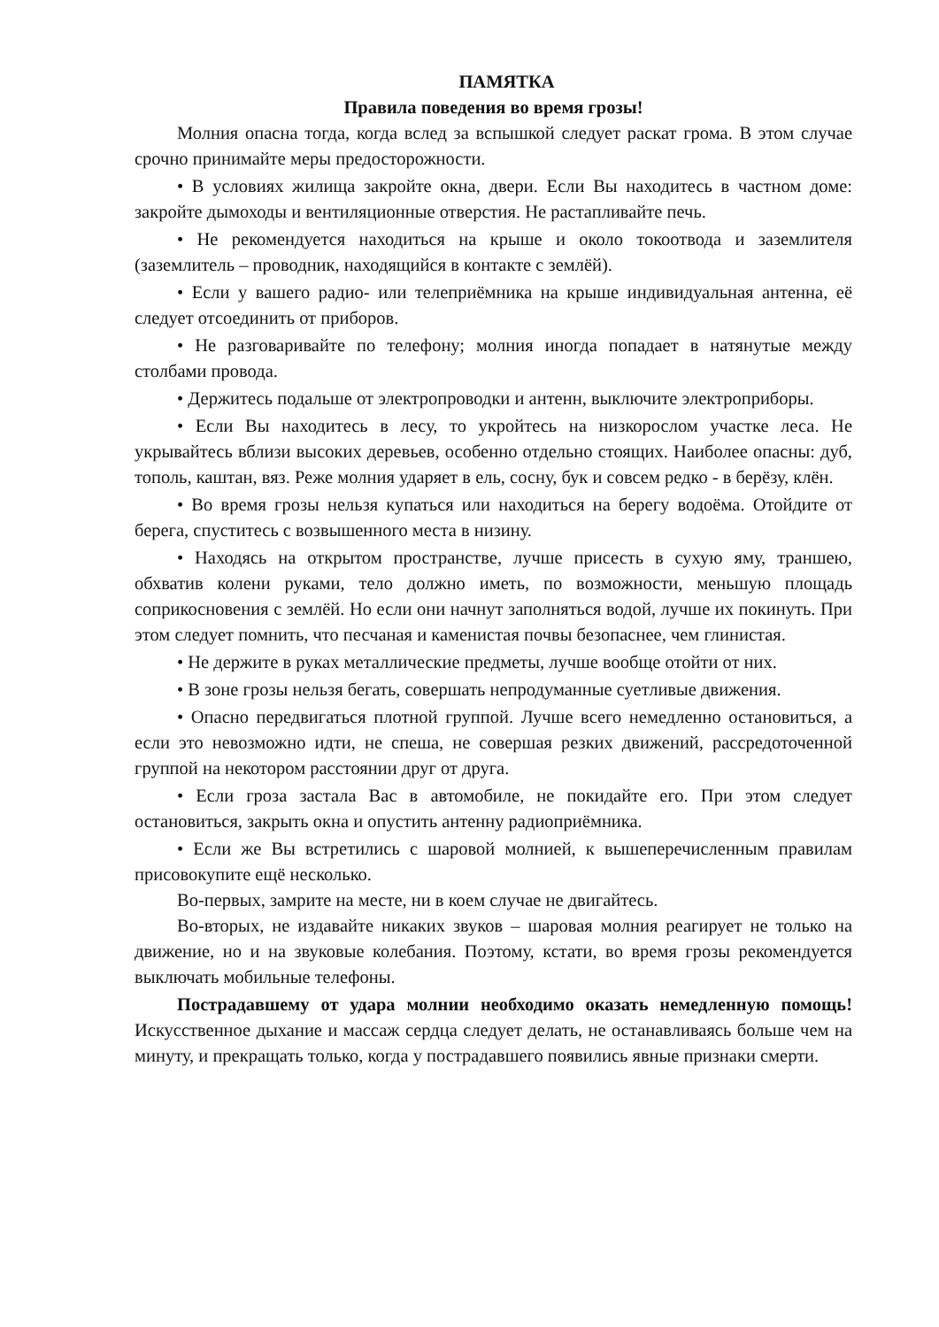ПАМЯТКА
Правила поведения во время грозы!
Молния опасна тогда, когда вслед за вспышкой следует раскат грома. В этом случае срочно принимайте меры предосторожности.
• В условиях жилища закройте окна, двери. Если Вы находитесь в частном доме: закройте дымоходы и вентиляционные отверстия. Не растапливайте печь.
• Не рекомендуется находиться на крыше и около токоотвода и заземлителя (заземлитель – проводник, находящийся в контакте с землёй).
• Если у вашего радио- или телеприёмника на крыше индивидуальная антенна, её следует отсоединить от приборов.
• Не разговаривайте по телефону; молния иногда попадает в натянутые между столбами провода.
• Держитесь подальше от электропроводки и антенн, выключите электроприборы.
• Если Вы находитесь в лесу, то укройтесь на низкорослом участке леса. Не укрывайтесь вблизи высоких деревьев, особенно отдельно стоящих. Наиболее опасны: дуб, тополь, каштан, вяз. Реже молния ударяет в ель, сосну, бук и совсем редко - в берёзу, клён.
• Во время грозы нельзя купаться или находиться на берегу водоёма. Отойдите от берега, спуститесь с возвышенного места в низину.
• Находясь на открытом пространстве, лучше присесть в сухую яму, траншею, обхватив колени руками, тело должно иметь, по возможности, меньшую площадь соприкосновения с землёй. Но если они начнут заполняться водой, лучше их покинуть. При этом следует помнить, что песчаная и каменистая почвы безопаснее, чем глинистая.
• Не держите в руках металлические предметы, лучше вообще отойти от них.
• В зоне грозы нельзя бегать, совершать непродуманные суетливые движения.
• Опасно передвигаться плотной группой. Лучше всего немедленно остановиться, а если это невозможно идти, не спеша, не совершая резких движений, рассредоточенной группой на некотором расстоянии друг от друга.
• Если гроза застала Вас в автомобиле, не покидайте его. При этом следует остановиться, закрыть окна и опустить антенну радиоприёмника.
• Если же Вы встретились с шаровой молнией, к вышеперечисленным правилам присовокупите ещё несколько.
Во-первых, замрите на месте, ни в коем случае не двигайтесь.
Во-вторых, не издавайте никаких звуков – шаровая молния реагирует не только на движение, но и на звуковые колебания. Поэтому, кстати, во время грозы рекомендуется выключать мобильные телефоны.
Пострадавшему от удара молнии необходимо оказать немедленную помощь! Искусственное дыхание и массаж сердца следует делать, не останавливаясь больше чем на минуту, и прекращать только, когда у пострадавшего появились явные признаки смерти.